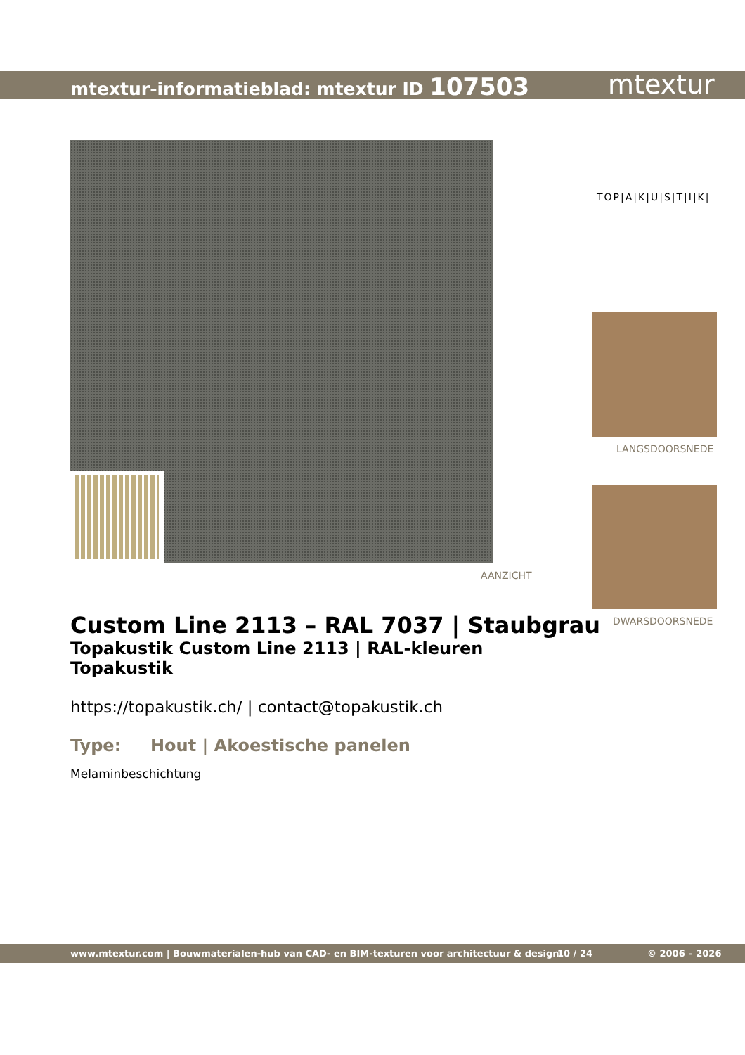mtextur-informatieblad: mtextur ID 107503
mtextur
AANZICHT
TOP|A|K|U|S|T|I|K|
LANGSDOORSNEDE
DWARSDOORSNEDE
Custom Line 2113 – RAL 7037 | Staubgrau
Topakustik Custom Line 2113 | RAL-kleuren
Topakustik
https://topakustik.ch/ | contact@topakustik.ch
Type: Hout | Akoestische panelen
Melaminbeschichtung
www.mtextur.com | Bouwmaterialen-hub van CAD- en BIM-texturen voor architectuur & design 10 / 24 © 2006 – 2026